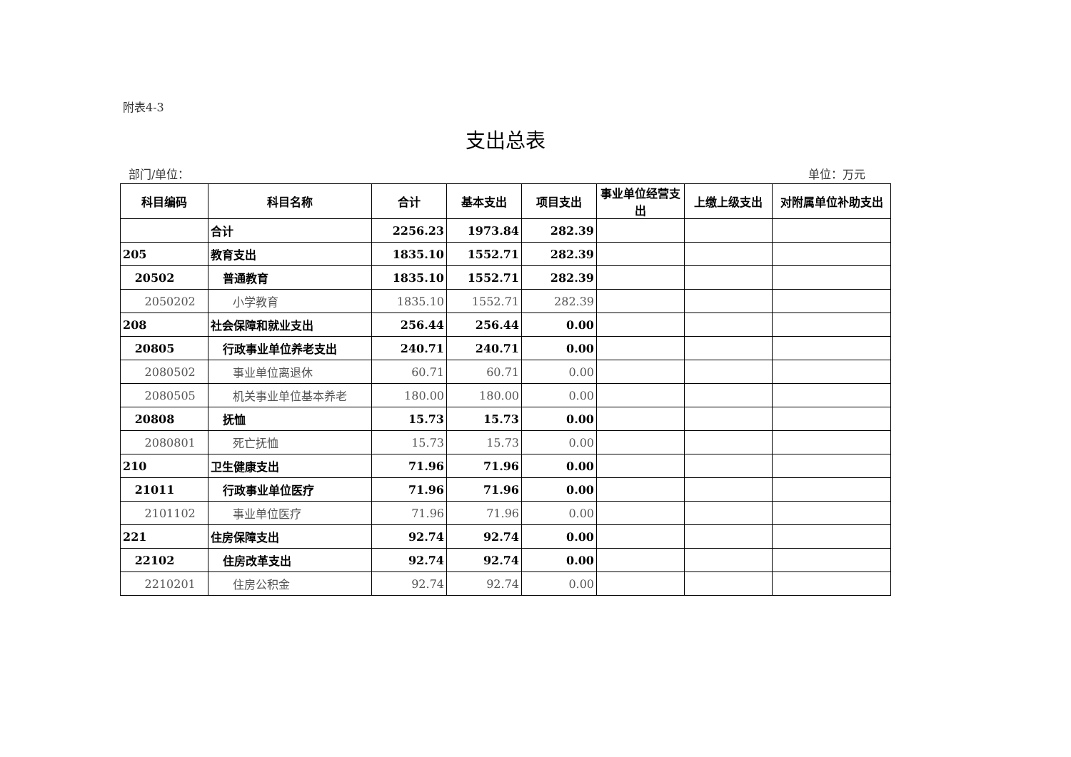附表4-3
支出总表
部门/单位： 单位：万元
| 科目编码 | 科目名称 | 合计 | 基本支出 | 项目支出 | 事业单位经营支出 | 上缴上级支出 | 对附属单位补助支出 |
| --- | --- | --- | --- | --- | --- | --- | --- |
| | 合计 | 2256.23 | 1973.84 | 282.39 | | | |
| 205 | 教育支出 | 1835.10 | 1552.71 | 282.39 | | | |
| 20502 | 普通教育 | 1835.10 | 1552.71 | 282.39 | | | |
| 2050202 | 小学教育 | 1835.10 | 1552.71 | 282.39 | | | |
| 208 | 社会保障和就业支出 | 256.44 | 256.44 | 0.00 | | | |
| 20805 | 行政事业单位养老支出 | 240.71 | 240.71 | 0.00 | | | |
| 2080502 | 事业单位离退休 | 60.71 | 60.71 | 0.00 | | | |
| 2080505 | 机关事业单位基本养老 | 180.00 | 180.00 | 0.00 | | | |
| 20808 | 抚恤 | 15.73 | 15.73 | 0.00 | | | |
| 2080801 | 死亡抚恤 | 15.73 | 15.73 | 0.00 | | | |
| 210 | 卫生健康支出 | 71.96 | 71.96 | 0.00 | | | |
| 21011 | 行政事业单位医疗 | 71.96 | 71.96 | 0.00 | | | |
| 2101102 | 事业单位医疗 | 71.96 | 71.96 | 0.00 | | | |
| 221 | 住房保障支出 | 92.74 | 92.74 | 0.00 | | | |
| 22102 | 住房改革支出 | 92.74 | 92.74 | 0.00 | | | |
| 2210201 | 住房公积金 | 92.74 | 92.74 | 0.00 | | | |